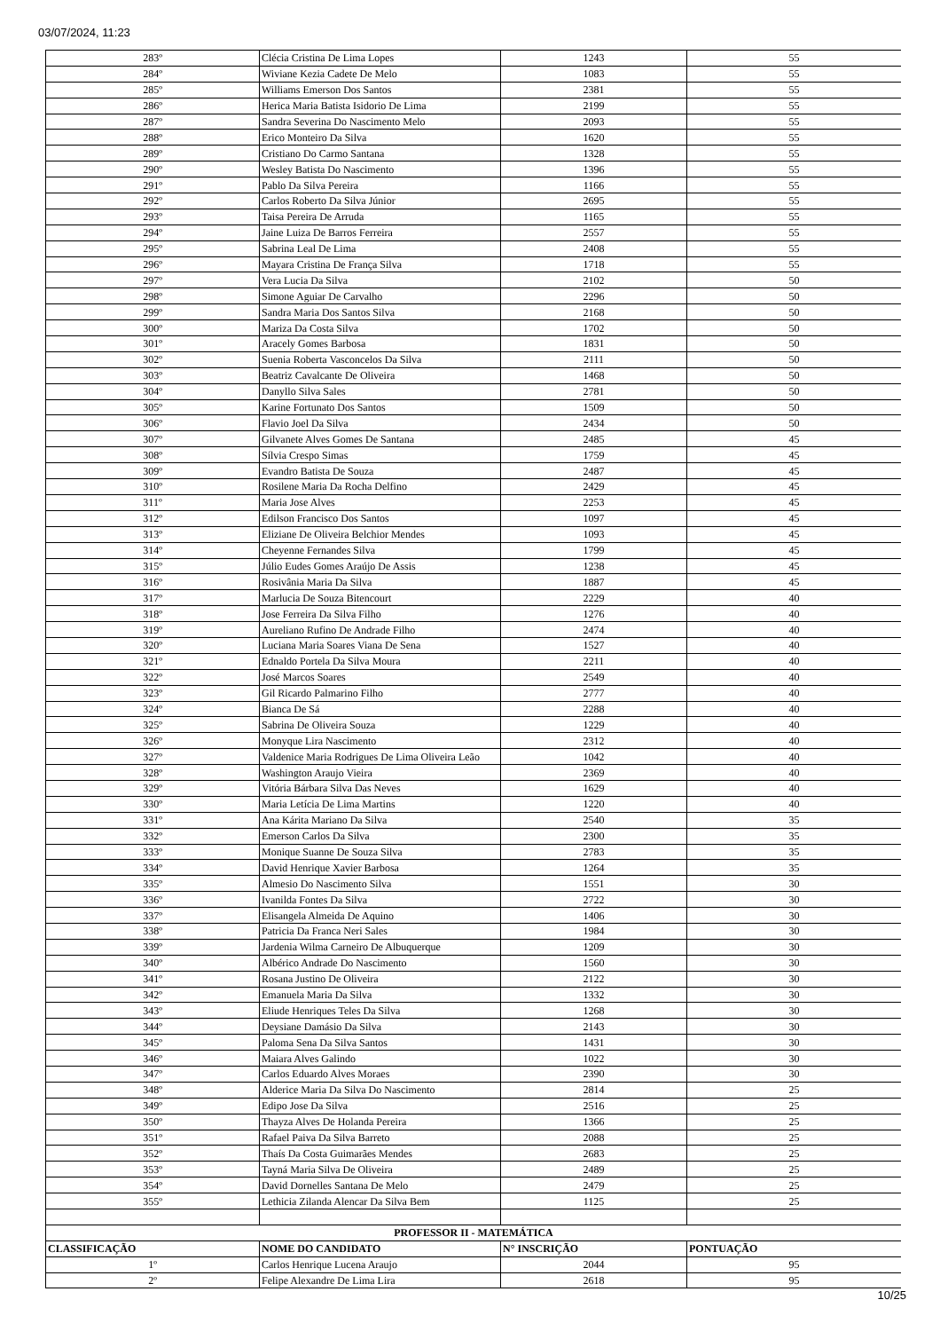03/07/2024, 11:23
| 283º | Clécia Cristina De Lima Lopes | 1243 | 55 |
| 284º | Wiviane Kezia Cadete De Melo | 1083 | 55 |
| 285º | Williams Emerson Dos Santos | 2381 | 55 |
| 286º | Herica Maria Batista Isidorio De Lima | 2199 | 55 |
| 287º | Sandra Severina Do Nascimento Melo | 2093 | 55 |
| 288º | Erico Monteiro Da Silva | 1620 | 55 |
| 289º | Cristiano Do Carmo Santana | 1328 | 55 |
| 290º | Wesley Batista Do Nascimento | 1396 | 55 |
| 291º | Pablo Da Silva Pereira | 1166 | 55 |
| 292º | Carlos Roberto Da Silva Júnior | 2695 | 55 |
| 293º | Taisa Pereira De Arruda | 1165 | 55 |
| 294º | Jaine Luiza De Barros Ferreira | 2557 | 55 |
| 295º | Sabrina Leal De Lima | 2408 | 55 |
| 296º | Mayara Cristina De França Silva | 1718 | 55 |
| 297º | Vera Lucia Da Silva | 2102 | 50 |
| 298º | Simone Aguiar De Carvalho | 2296 | 50 |
| 299º | Sandra Maria Dos Santos Silva | 2168 | 50 |
| 300º | Mariza Da Costa Silva | 1702 | 50 |
| 301º | Aracely Gomes Barbosa | 1831 | 50 |
| 302º | Suenia Roberta Vasconcelos Da Silva | 2111 | 50 |
| 303º | Beatriz Cavalcante De Oliveira | 1468 | 50 |
| 304º | Danyllo Silva Sales | 2781 | 50 |
| 305º | Karine Fortunato Dos Santos | 1509 | 50 |
| 306º | Flavio Joel Da Silva | 2434 | 50 |
| 307º | Gilvanete Alves Gomes De Santana | 2485 | 45 |
| 308º | Sílvia Crespo Simas | 1759 | 45 |
| 309º | Evandro Batista De Souza | 2487 | 45 |
| 310º | Rosilene Maria Da Rocha Delfino | 2429 | 45 |
| 311º | Maria Jose Alves | 2253 | 45 |
| 312º | Edilson Francisco Dos Santos | 1097 | 45 |
| 313º | Eliziane De Oliveira Belchior Mendes | 1093 | 45 |
| 314º | Cheyenne Fernandes Silva | 1799 | 45 |
| 315º | Júlio Eudes Gomes Araújo De Assis | 1238 | 45 |
| 316º | Rosivânia Maria Da Silva | 1887 | 45 |
| 317º | Marlucia De Souza Bitencourt | 2229 | 40 |
| 318º | Jose Ferreira Da Silva Filho | 1276 | 40 |
| 319º | Aureliano Rufino De Andrade Filho | 2474 | 40 |
| 320º | Luciana Maria Soares Viana De Sena | 1527 | 40 |
| 321º | Ednaldo Portela Da Silva Moura | 2211 | 40 |
| 322º | José Marcos Soares | 2549 | 40 |
| 323º | Gil Ricardo Palmarino Filho | 2777 | 40 |
| 324º | Bianca De Sá | 2288 | 40 |
| 325º | Sabrina De Oliveira Souza | 1229 | 40 |
| 326º | Monyque Lira Nascimento | 2312 | 40 |
| 327º | Valdenice Maria Rodrigues De Lima Oliveira Leão | 1042 | 40 |
| 328º | Washington Araujo Vieira | 2369 | 40 |
| 329º | Vitória Bárbara Silva Das Neves | 1629 | 40 |
| 330º | Maria Letícia De Lima Martins | 1220 | 40 |
| 331º | Ana Kárita Mariano Da Silva | 2540 | 35 |
| 332º | Emerson Carlos Da Silva | 2300 | 35 |
| 333º | Monique Suanne De Souza Silva | 2783 | 35 |
| 334º | David Henrique Xavier Barbosa | 1264 | 35 |
| 335º | Almesio Do Nascimento Silva | 1551 | 30 |
| 336º | Ivanilda Fontes Da Silva | 2722 | 30 |
| 337º | Elisangela Almeida De Aquino | 1406 | 30 |
| 338º | Patricia Da Franca Neri Sales | 1984 | 30 |
| 339º | Jardenia Wilma Carneiro De Albuquerque | 1209 | 30 |
| 340º | Albérico Andrade Do Nascimento | 1560 | 30 |
| 341º | Rosana Justino De Oliveira | 2122 | 30 |
| 342º | Emanuela Maria Da Silva | 1332 | 30 |
| 343º | Eliude Henriques Teles Da Silva | 1268 | 30 |
| 344º | Deysiane Damásio Da Silva | 2143 | 30 |
| 345º | Paloma Sena Da Silva Santos | 1431 | 30 |
| 346º | Maiara Alves Galindo | 1022 | 30 |
| 347º | Carlos Eduardo Alves Moraes | 2390 | 30 |
| 348º | Alderice Maria Da Silva Do Nascimento | 2814 | 25 |
| 349º | Edipo Jose Da Silva | 2516 | 25 |
| 350º | Thayza Alves De Holanda Pereira | 1366 | 25 |
| 351º | Rafael Paiva Da Silva Barreto | 2088 | 25 |
| 352º | Thaís Da Costa Guimarães Mendes | 2683 | 25 |
| 353º | Tayná Maria Silva De Oliveira | 2489 | 25 |
| 354º | David Dornelles Santana De Melo | 2479 | 25 |
| 355º | Lethicia Zilanda Alencar Da Silva Bem | 1125 | 25 |
| PROFESSOR II - MATEMÁTICA | | | |
| CLASSIFICAÇÃO | NOME DO CANDIDATO | N° INSCRIÇÃO | PONTUAÇÃO |
| 1º | Carlos Henrique Lucena Araujo | 2044 | 95 |
| 2º | Felipe Alexandre De Lima Lira | 2618 | 95 |
10/25